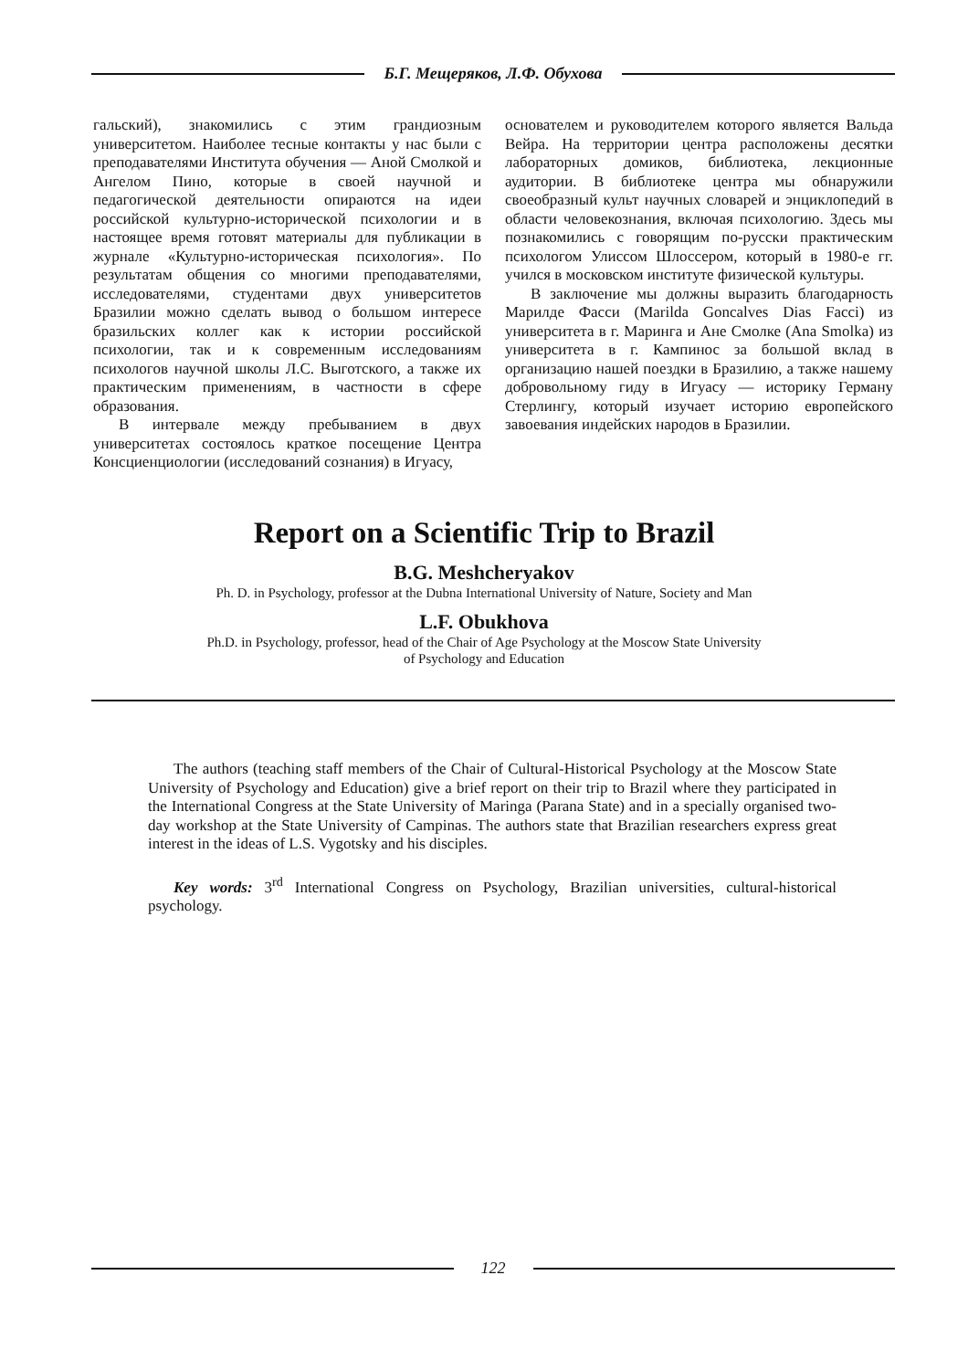Б.Г. Мещеряков, Л.Ф. Обухова
гальский), знакомились с этим грандиозным университетом. Наиболее тесные контакты у нас были с преподавателями Института обучения — Аной Смолкой и Ангелом Пино, которые в своей научной и педагогической деятельности опираются на идеи российской культурно-исторической психологии и в настоящее время готовят материалы для публикации в журнале «Культурно-историческая психология». По результатам общения со многими преподавателями, исследователями, студентами двух университетов Бразилии можно сделать вывод о большом интересе бразильских коллег как к истории российской психологии, так и к современным исследованиям психологов научной школы Л.С. Выготского, а также их практическим применениям, в частности в сфере образования.
В интервале между пребыванием в двух университетах состоялось краткое посещение Центра Консциенциологии (исследований сознания) в Игуасу,
основателем и руководителем которого является Вальда Вейра. На территории центра расположены десятки лабораторных домиков, библиотека, лекционные аудитории. В библиотеке центра мы обнаружили своеобразный культ научных словарей и энциклопедий в области человекознания, включая психологию. Здесь мы познакомились с говорящим по-русски практическим психологом Улиссом Шлоссером, который в 1980-е гг. учился в московском институте физической культуры.
В заключение мы должны выразить благодарность Марилде Фасси (Marilda Goncalves Dias Facci) из университета в г. Маринга и Ане Смолке (Ana Smolka) из университета в г. Кампинос за большой вклад в организацию нашей поездки в Бразилию, а также нашему добровольному гиду в Игуасу — историку Герману Стерлингу, который изучает историю европейского завоевания индейских народов в Бразилии.
Report on a Scientific Trip to Brazil
B.G. Meshcheryakov
Ph. D. in Psychology, professor at the Dubna International University of Nature, Society and Man
L.F. Obukhova
Ph.D. in Psychology, professor, head of the Chair of Age Psychology at the Moscow State University
of Psychology and Education
The authors (teaching staff members of the Chair of Cultural-Historical Psychology at the Moscow State University of Psychology and Education) give a brief report on their trip to Brazil where they participated in the International Congress at the State University of Maringa (Parana State) and in a specially organised two-day workshop at the State University of Campinas. The authors state that Brazilian researchers express great interest in the ideas of L.S. Vygotsky and his disciples.
Key words: 3<sup>rd</sup> International Congress on Psychology, Brazilian universities, cultural-historical psychology.
122